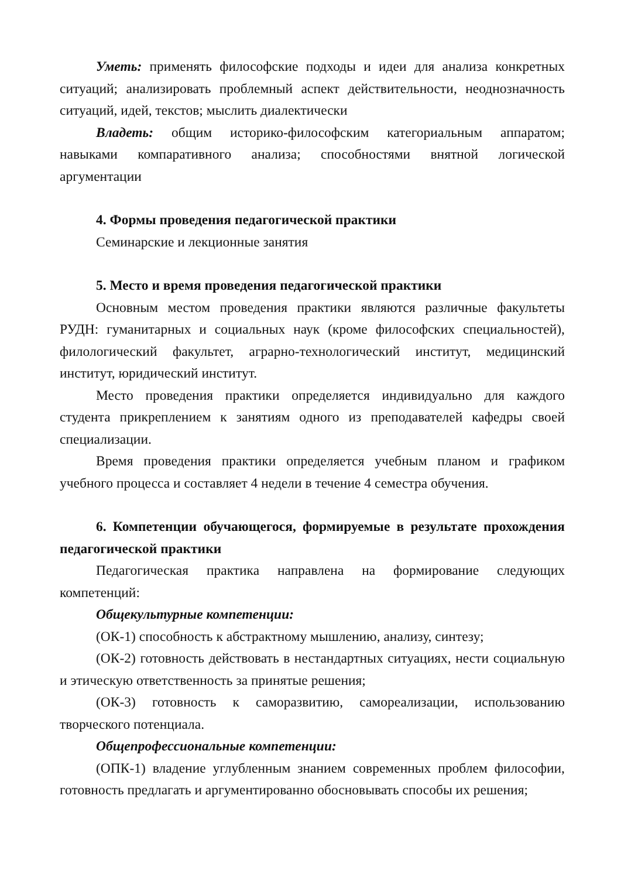Уметь: применять философские подходы и идеи для анализа конкретных ситуаций; анализировать проблемный аспект действительности, неоднозначность ситуаций, идей, текстов; мыслить диалектически
Владеть: общим историко-философским категориальным аппаратом; навыками компаративного анализа; способностями внятной логической аргументации
4. Формы проведения педагогической практики
Семинарские и лекционные занятия
5. Место и время проведения педагогической практики
Основным местом проведения практики являются различные факультеты РУДН: гуманитарных и социальных наук (кроме философских специальностей), филологический факультет, аграрно-технологический институт, медицинский институт, юридический институт.
Место проведения практики определяется индивидуально для каждого студента прикреплением к занятиям одного из преподавателей кафедры своей специализации.
Время проведения практики определяется учебным планом и графиком учебного процесса и составляет 4 недели в течение 4 семестра обучения.
6. Компетенции обучающегося, формируемые в результате прохождения педагогической практики
Педагогическая практика направлена на формирование следующих компетенций:
Общекультурные компетенции:
(ОК-1) способность к абстрактному мышлению, анализу, синтезу;
(ОК-2) готовность действовать в нестандартных ситуациях, нести социальную и этическую ответственность за принятые решения;
(ОК-3) готовность к саморазвитию, самореализации, использованию творческого потенциала.
Общепрофессиональные компетенции:
(ОПК-1) владение углубленным знанием современных проблем философии, готовность предлагать и аргументированно обосновывать способы их решения;